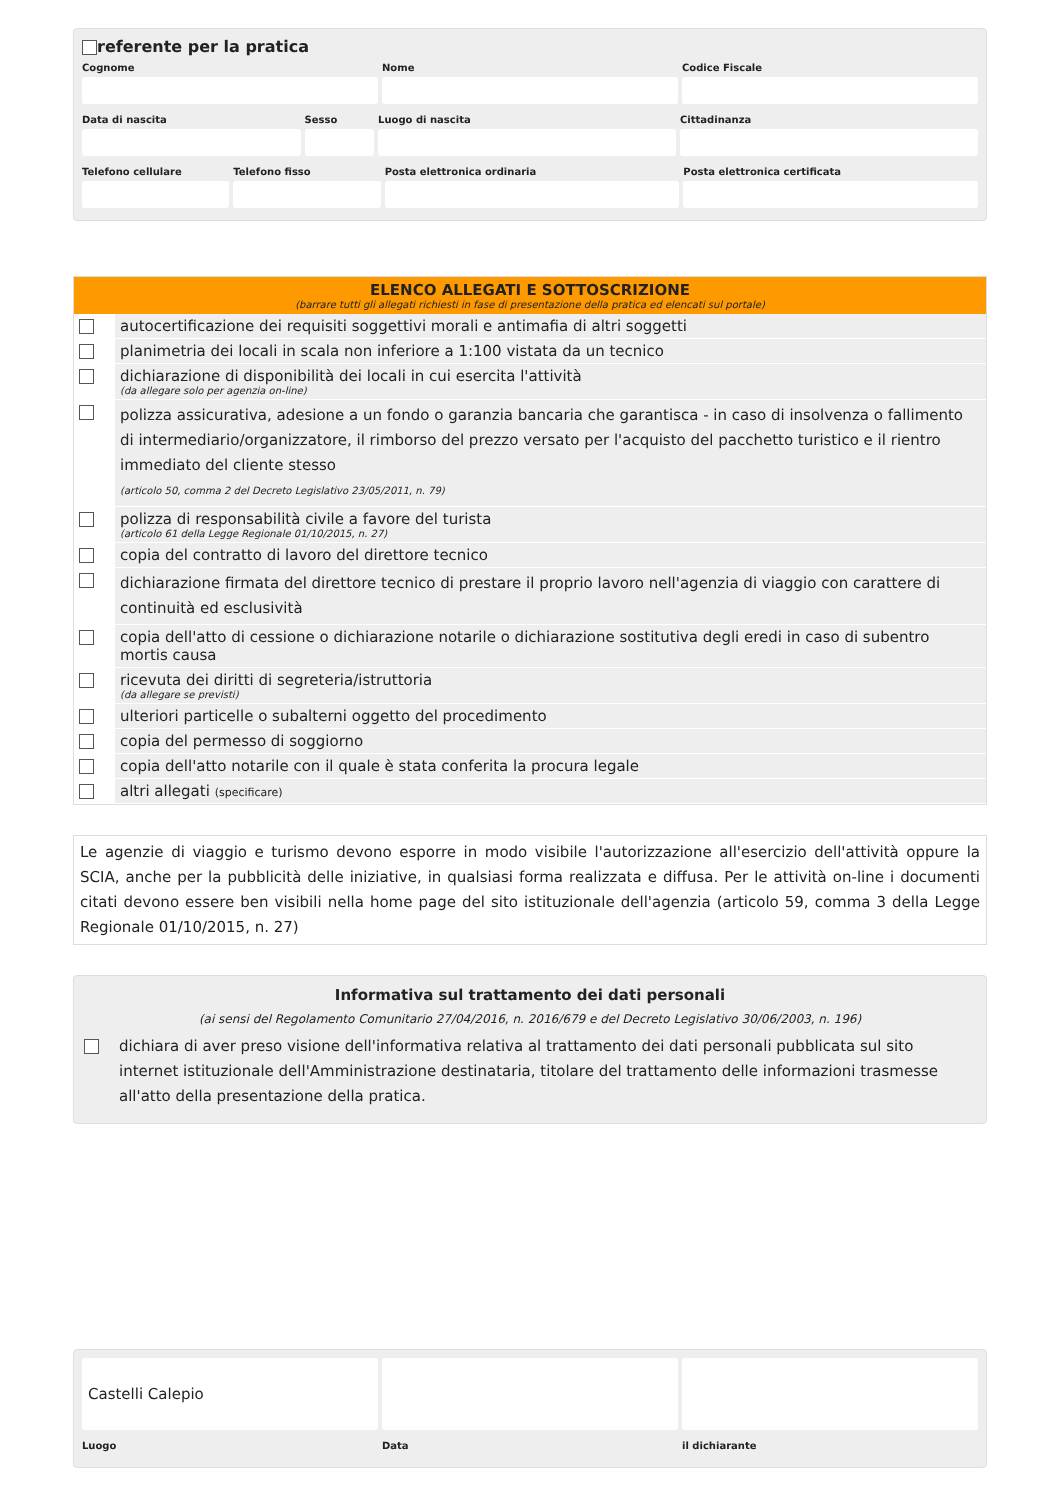referente per la pratica
Cognome
Nome
Codice Fiscale
Data di nascita
Sesso
Luogo di nascita
Cittadinanza
Telefono cellulare
Telefono fisso
Posta elettronica ordinaria
Posta elettronica certificata
ELENCO ALLEGATI E SOTTOSCRIZIONE
(barrare tutti gli allegati richiesti in fase di presentazione della pratica ed elencati sul portale)
| | autocertificazione dei requisiti soggettivi morali e antimafia di altri soggetti |
| | planimetria dei locali in scala non inferiore a 1:100 vistata da un tecnico |
| | dichiarazione di disponibilità dei locali in cui esercita l'attività (da allegare solo per agenzia on-line) |
| | polizza assicurativa, adesione a un fondo o garanzia bancaria che garantisca - in caso di insolvenza o fallimento di intermediario/organizzatore, il rimborso del prezzo versato per l'acquisto del pacchetto turistico e il rientro immediato del cliente stesso (articolo 50, comma 2 del Decreto Legislativo 23/05/2011, n. 79) |
| | polizza di responsabilità civile a favore del turista (articolo 61 della Legge Regionale 01/10/2015, n. 27) |
| | copia del contratto di lavoro del direttore tecnico |
| | dichiarazione firmata del direttore tecnico di prestare il proprio lavoro nell'agenzia di viaggio con carattere di continuità ed esclusività |
| | copia dell'atto di cessione o dichiarazione notarile o dichiarazione sostitutiva degli eredi in caso di subentro mortis causa |
| | ricevuta dei diritti di segreteria/istruttoria (da allegare se previsti) |
| | ulteriori particelle o subalterni oggetto del procedimento |
| | copia del permesso di soggiorno |
| | copia dell'atto notarile con il quale è stata conferita la procura legale |
| | altri allegati (specificare) |
Le agenzie di viaggio e turismo devono esporre in modo visibile l'autorizzazione all'esercizio dell'attività oppure la SCIA, anche per la pubblicità delle iniziative, in qualsiasi forma realizzata e diffusa. Per le attività on-line i documenti citati devono essere ben visibili nella home page del sito istituzionale dell'agenzia (articolo 59, comma 3 della Legge Regionale 01/10/2015, n. 27)
Informativa sul trattamento dei dati personali
(ai sensi del Regolamento Comunitario 27/04/2016, n. 2016/679 e del Decreto Legislativo 30/06/2003, n. 196)
dichiara di aver preso visione dell'informativa relativa al trattamento dei dati personali pubblicata sul sito internet istituzionale dell'Amministrazione destinataria, titolare del trattamento delle informazioni trasmesse all'atto della presentazione della pratica.
Castelli Calepio
Luogo
Data
il dichiarante